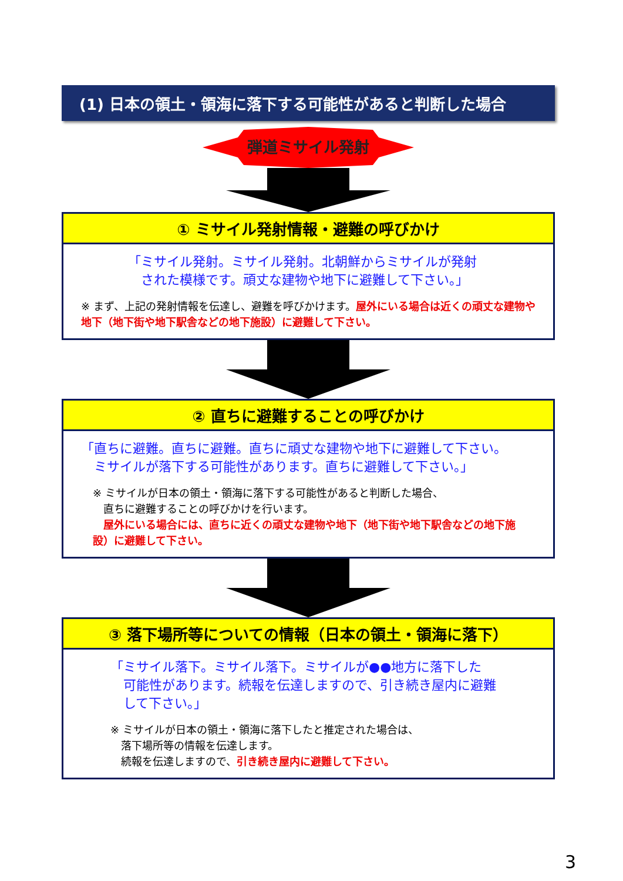(1) 日本の領土・領海に落下する可能性があると判断した場合
弾道ミサイル発射
① ミサイル発射情報・避難の呼びかけ
「ミサイル発射。ミサイル発射。北朝鮮からミサイルが発射
　された模様です。頑丈な建物や地下に避難して下さい。」
※ まず、上記の発射情報を伝達し、避難を呼びかけます。屋外にいる場合は近くの頑丈な建物や地下（地下街や地下駅舎などの地下施設）に避難して下さい。
② 直ちに避難することの呼びかけ
「直ちに避難。直ちに避難。直ちに頑丈な建物や地下に避難して下さい。
　ミサイルが落下する可能性があります。直ちに避難して下さい。」
※ ミサイルが日本の領土・領海に落下する可能性があると判断した場合、
　直ちに避難することの呼びかけを行います。
　屋外にいる場合には、直ちに近くの頑丈な建物や地下（地下街や地下駅舎などの地下施設）に避難して下さい。
③ 落下場所等についての情報（日本の領土・領海に落下）
「ミサイル落下。ミサイル落下。ミサイルが●●地方に落下した
　可能性があります。続報を伝達しますので、引き続き屋内に避難
　して下さい。」
※ ミサイルが日本の領土・領海に落下したと推定された場合は、
　落下場所等の情報を伝達します。
　続報を伝達しますので、引き続き屋内に避難して下さい。
3